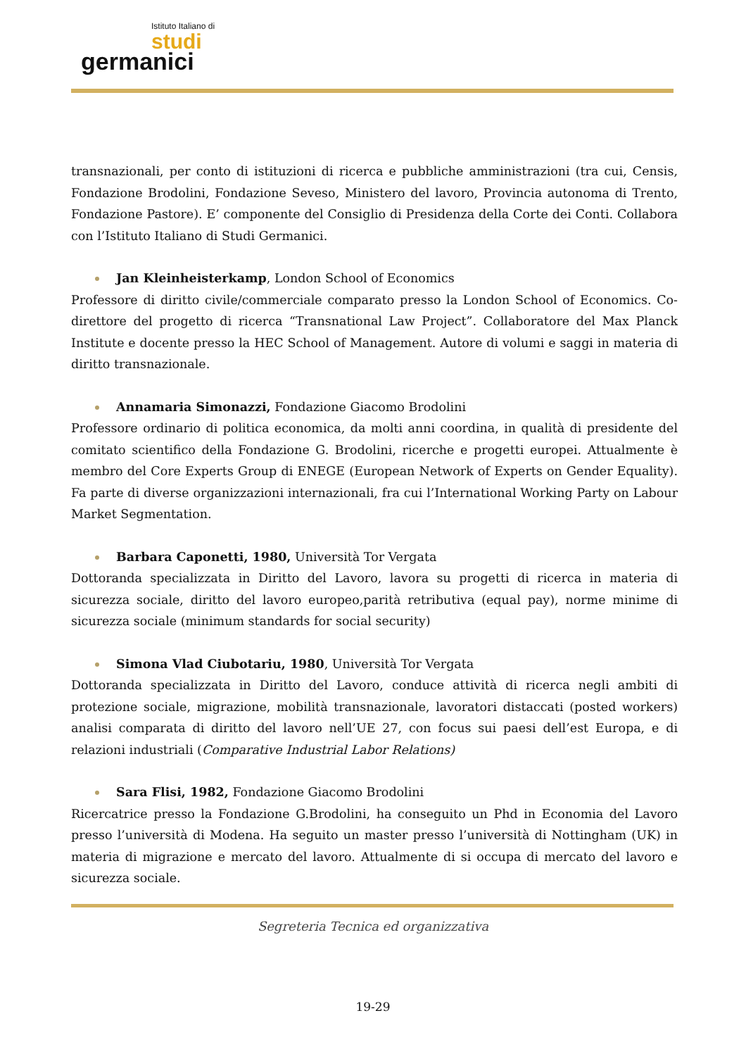Istituto Italiano di
studi
germanici
transnazionali, per conto di istituzioni di ricerca e pubbliche amministrazioni (tra cui, Censis, Fondazione Brodolini, Fondazione Seveso, Ministero del lavoro, Provincia autonoma di Trento, Fondazione Pastore). E’ componente del Consiglio di Presidenza della Corte dei Conti. Collabora con l’Istituto Italiano di Studi Germanici.
Jan Kleinheisterkamp, London School of Economics
Professore di diritto civile/commerciale comparato presso la London School of Economics. Co-direttore del progetto di ricerca “Transnational Law Project”. Collaboratore del Max Planck Institute e docente presso la HEC School of Management. Autore di volumi e saggi in materia di diritto transnazionale.
Annamaria Simonazzi, Fondazione Giacomo Brodolini
Professore ordinario di politica economica, da molti anni coordina, in qualità di presidente del comitato scientifico della Fondazione G. Brodolini, ricerche e progetti europei. Attualmente è membro del Core Experts Group di ENEGE (European Network of Experts on Gender Equality). Fa parte di diverse organizzazioni internazionali, fra cui l’International Working Party on Labour Market Segmentation.
Barbara Caponetti, 1980, Università Tor Vergata
Dottoranda specializzata in Diritto del Lavoro, lavora su progetti di ricerca in materia di sicurezza sociale, diritto del lavoro europeo,parità retributiva (equal pay), norme minime di sicurezza sociale (minimum standards for social security)
Simona Vlad Ciubotariu, 1980, Università Tor Vergata
Dottoranda specializzata in Diritto del Lavoro, conduce attività di ricerca negli ambiti di protezione sociale, migrazione, mobilità transnazionale, lavoratori distaccati (posted workers) analisi comparata di diritto del lavoro nell’UE 27, con focus sui paesi dell’est Europa, e di relazioni industriali (Comparative Industrial Labor Relations)
Sara Flisi, 1982, Fondazione Giacomo Brodolini
Ricercatrice presso la Fondazione G.Brodolini, ha conseguito un Phd in Economia del Lavoro presso l’università di Modena. Ha seguito un master presso l’università di Nottingham (UK) in materia di migrazione e mercato del lavoro. Attualmente di si occupa di mercato del lavoro e sicurezza sociale.
Segreteria Tecnica ed organizzativa
19-29